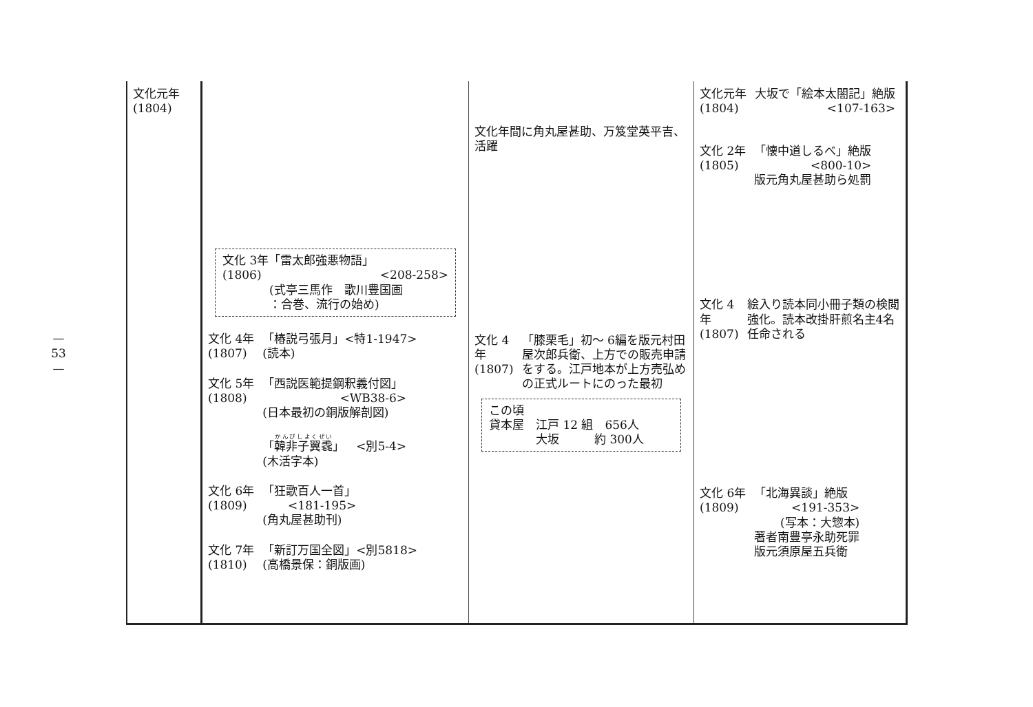—
53
—
| 文化元年 (1804) | 文化 3年「雷太郎強悪物語」 (1806) <208-258> (式亭三馬作 歌川豊国画 ：合巻、流行の始め) 文化 4年 (1807) 「椿説弓張月」<特1-1947> (読本) 文化 5年 (1808) 「西説医範提鋼釈義付図」 <WB38-6> (日本最初の銅版解剖図) 「 韓非子翼毳 」 <別5-4> (木活字本) 文化 6年 (1809) 「狂歌百人一首」 <181-195> (角丸屋甚助刊) 文化 7年 (1810) 「新訂万国全図」<別5818> (高橋景保：銅版画) | 文化年間に角丸屋甚助、万笈堂英平吉、活躍 文化 4年 (1807) 「膝栗毛」初～ 6編を版元村田屋次郎兵衛、上方での販売申請をする。江戸地本が上方売弘めの正式ルートにのった最初 この頃 貸本屋 江戸 12 組 656人 大坂 約 300人 | 文化元年 (1804) 大坂で「絵本太閤記」絶版 <107-163> 文化 2年 (1805) 「懐中道しるべ」絶版 <800-10> 版元角丸屋甚助ら処罰 文化 4年 (1807) 絵入り読本同小冊子類の検閲強化。読本改掛肝煎名主4名任命される 文化 6年 (1809) 「北海異談」絶版 <191-353> (写本：大惣本) 著者南豊亭永助死罪 版元須原屋五兵衛 |